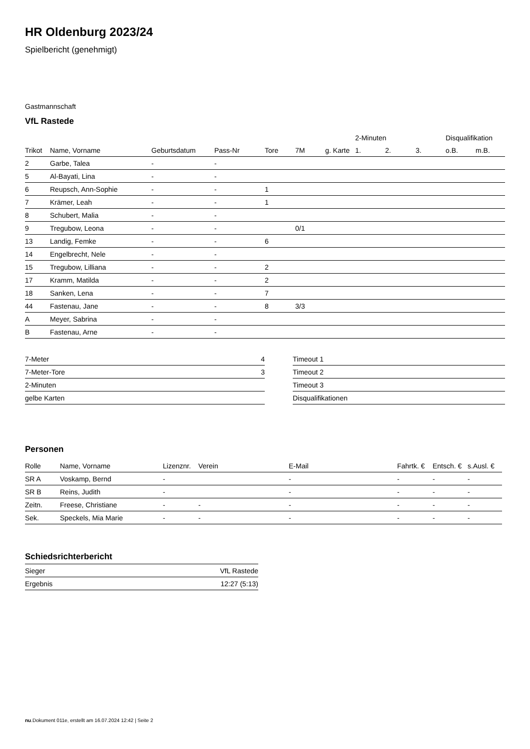HR Oldenburg 2023/24
Spielbericht (genehmigt)
Gastmannschaft
VfL Rastede
| | | | | | | | 2-Minuten | | | Disqualifikation | |
| --- | --- | --- | --- | --- | --- | --- | --- | --- | --- | --- | --- |
| Trikot | Name, Vorname | Geburtsdatum | Pass-Nr | Tore | 7M | g. Karte | 1. | 2. | 3. | o.B. | m.B. |
| 2 | Garbe, Talea | - | - | | | | | | | | |
| 5 | Al-Bayati, Lina | - | - | | | | | | | | |
| 6 | Reupsch, Ann-Sophie | - | - | 1 | | | | | | | |
| 7 | Krämer, Leah | - | - | 1 | | | | | | | |
| 8 | Schubert, Malia | - | - | | | | | | | | |
| 9 | Tregubow, Leona | - | - | | 0/1 | | | | | | |
| 13 | Landig, Femke | - | - | 6 | | | | | | | |
| 14 | Engelbrecht, Nele | - | - | | | | | | | | |
| 15 | Tregubow, Lilliana | - | - | 2 | | | | | | | |
| 17 | Kramm, Matilda | - | - | 2 | | | | | | | |
| 18 | Sanken, Lena | - | - | 7 | | | | | | | |
| 44 | Fastenau, Jane | - | - | 8 | 3/3 | | | | | | |
| A | Meyer, Sabrina | - | - | | | | | | | | |
| B | Fastenau, Arne | - | - | | | | | | | | |
| 7-Meter | 4 |
| 7-Meter-Tore | 3 |
| 2-Minuten | |
| gelbe Karten | |
| Timeout 1 |
| Timeout 2 |
| Timeout 3 |
| Disqualifikationen |
Personen
| Rolle | Name, Vorname | Lizenznr. | Verein | E-Mail | Fahrtk. € | Entsch. € | s.Ausl. € |
| --- | --- | --- | --- | --- | --- | --- | --- |
| SR A | Voskamp, Bernd | - | | - | - | - | - |
| SR B | Reins, Judith | - | | - | - | - | - |
| Zeitn. | Freese, Christiane | - | - | - | - | - | - |
| Sek. | Speckels, Mia Marie | - | - | - | - | - | - |
Schiedsrichterbericht
| Sieger | VfL Rastede |
| Ergebnis | 12:27 (5:13) |
nu.Dokument 011e, erstellt am 16.07.2024 12:42 | Seite 2